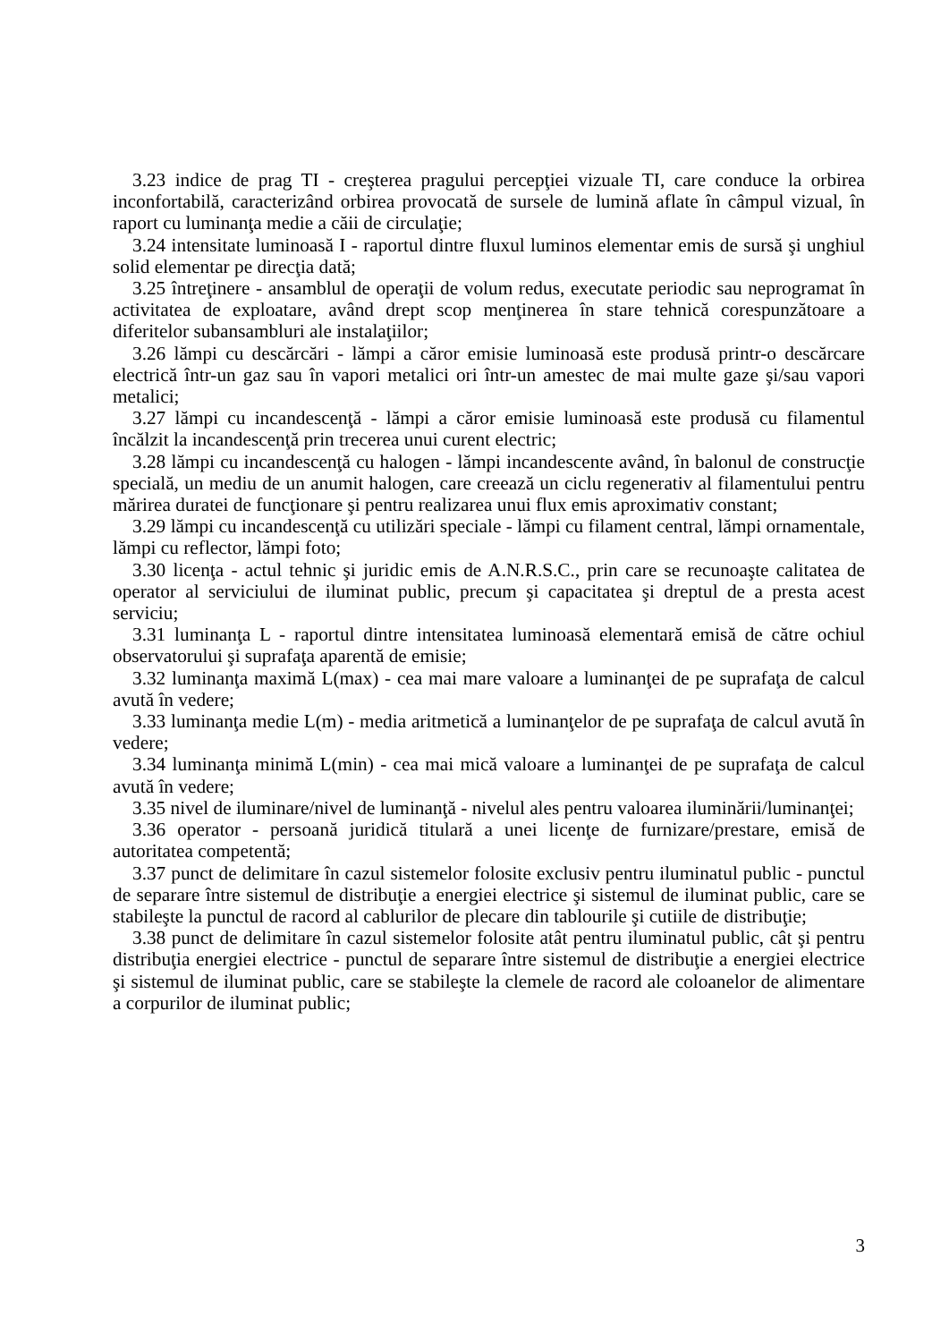3.23 indice de prag TI - creşterea pragului percepţiei vizuale TI, care conduce la orbirea inconfortabilă, caracterizând orbirea provocată de sursele de lumină aflate în câmpul vizual, în raport cu luminanţa medie a căii de circulaţie;
3.24 intensitate luminoasă I - raportul dintre fluxul luminos elementar emis de sursă şi unghiul solid elementar pe direcţia dată;
3.25 întreţinere - ansamblul de operaţii de volum redus, executate periodic sau neprogramat în activitatea de exploatare, având drept scop menţinerea în stare tehnică corespunzătoare a diferitelor subansambluri ale instalaţiilor;
3.26 lămpi cu descărcări - lămpi a căror emisie luminoasă este produsă printr-o descărcare electrică într-un gaz sau în vapori metalici ori într-un amestec de mai multe gaze şi/sau vapori metalici;
3.27 lămpi cu incandescenţă - lămpi a căror emisie luminoasă este produsă cu filamentul încălzit la incandescenţă prin trecerea unui curent electric;
3.28 lămpi cu incandescenţă cu halogen - lămpi incandescente având, în balonul de construcţie specială, un mediu de un anumit halogen, care creează un ciclu regenerativ al filamentului pentru mărirea duratei de funcţionare şi pentru realizarea unui flux emis aproximativ constant;
3.29 lămpi cu incandescenţă cu utilizări speciale - lămpi cu filament central, lămpi ornamentale, lămpi cu reflector, lămpi foto;
3.30 licenţa - actul tehnic şi juridic emis de A.N.R.S.C., prin care se recunoaşte calitatea de operator al serviciului de iluminat public, precum şi capacitatea şi dreptul de a presta acest serviciu;
3.31 luminanţa L - raportul dintre intensitatea luminoasă elementară emisă de către ochiul observatorului şi suprafaţa aparentă de emisie;
3.32 luminanţa maximă L(max) - cea mai mare valoare a luminanţei de pe suprafaţa de calcul avută în vedere;
3.33 luminanţa medie L(m) - media aritmetică a luminanţelor de pe suprafaţa de calcul avută în vedere;
3.34 luminanţa minimă L(min) - cea mai mică valoare a luminanţei de pe suprafaţa de calcul avută în vedere;
3.35 nivel de iluminare/nivel de luminanţă - nivelul ales pentru valoarea iluminării/luminanţei;
3.36 operator - persoană juridică titulară a unei licenţe de furnizare/prestare, emisă de autoritatea competentă;
3.37 punct de delimitare în cazul sistemelor folosite exclusiv pentru iluminatul public - punctul de separare între sistemul de distribuţie a energiei electrice şi sistemul de iluminat public, care se stabileşte la punctul de racord al cablurilor de plecare din tablourile şi cutiile de distribuţie;
3.38 punct de delimitare în cazul sistemelor folosite atât pentru iluminatul public, cât şi pentru distribuţia energiei electrice - punctul de separare între sistemul de distribuţie a energiei electrice şi sistemul de iluminat public, care se stabileşte la clemele de racord ale coloanelor de alimentare a corpurilor de iluminat public;
3